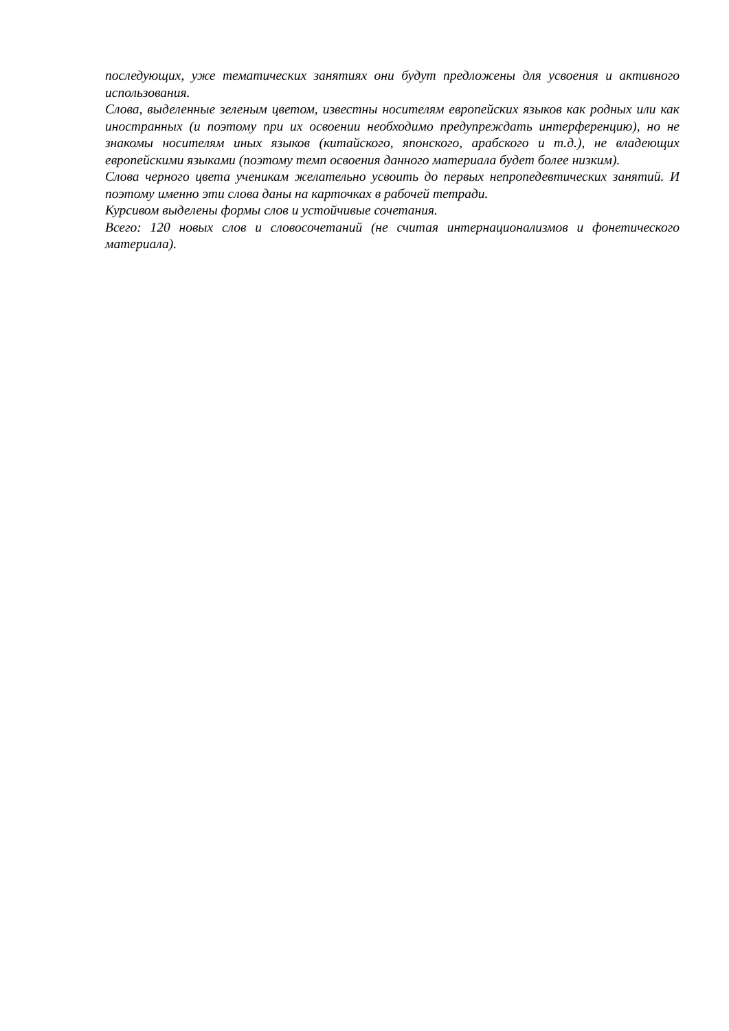последующих, уже тематических занятиях они будут предложены для усвоения и активного использования.
Слова, выделенные зеленым цветом, известны носителям европейских языков как родных или как иностранных (и поэтому при их освоении необходимо предупреждать интерференцию), но не знакомы носителям иных языков (китайского, японского, арабского и т.д.), не владеющих европейскими языками (поэтому темп освоения данного материала будет более низким).
Слова черного цвета ученикам желательно усвоить до первых непропедевтических занятий. И поэтому именно эти слова даны на карточках в рабочей тетради.
Курсивом выделены формы слов и устойчивые сочетания.
Всего: 120 новых слов и словосочетаний (не считая интернационализмов и фонетического материала).